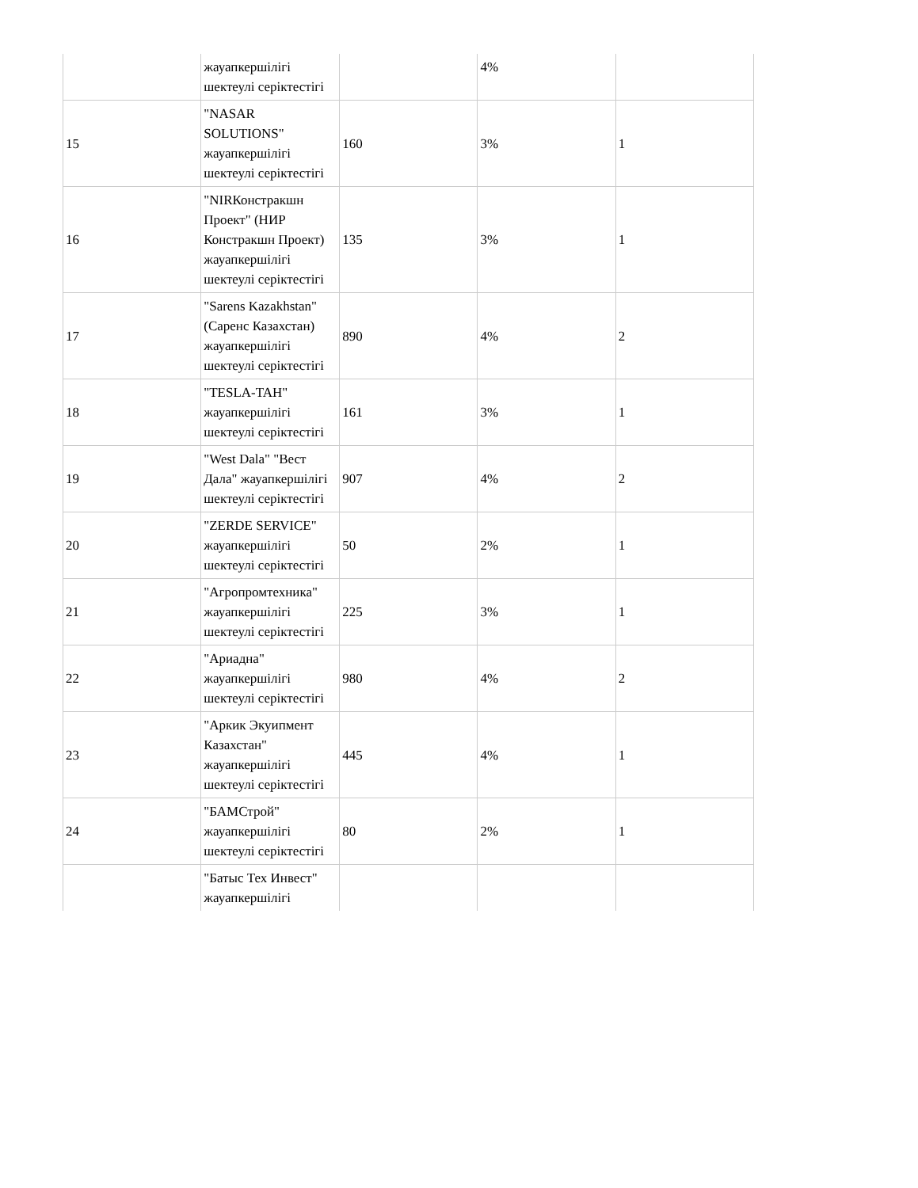| | жауапкершілігі шектеулі серіктестігі | | 4% | |
| 15 | "NASAR SOLUTIONS" жауапкершілігі шектеулі серіктестігі | 160 | 3% | 1 |
| 16 | "NIRКонстракшн Проект" (НИР Констракшн Проект) жауапкершілігі шектеулі серіктестігі | 135 | 3% | 1 |
| 17 | "Sarens Kazakhstan" (Саренс Казахстан) жауапкершілігі шектеулі серіктестігі | 890 | 4% | 2 |
| 18 | "TESLA-TAH" жауапкершілігі шектеулі серіктестігі | 161 | 3% | 1 |
| 19 | "West Dala" "Вест Дала" жауапкершілігі шектеулі серіктестігі | 907 | 4% | 2 |
| 20 | "ZERDE SERVICE" жауапкершілігі шектеулі серіктестігі | 50 | 2% | 1 |
| 21 | "Агропромтехника" жауапкершілігі шектеулі серіктестігі | 225 | 3% | 1 |
| 22 | "Ариадна" жауапкершілігі шектеулі серіктестігі | 980 | 4% | 2 |
| 23 | "Аркик Экуипмент Казахстан" жауапкершілігі шектеулі серіктестігі | 445 | 4% | 1 |
| 24 | "БАМСтрой" жауапкершілігі шектеулі серіктестігі | 80 | 2% | 1 |
| | "Батыс Тех Инвест" жауапкершілігі | | | |